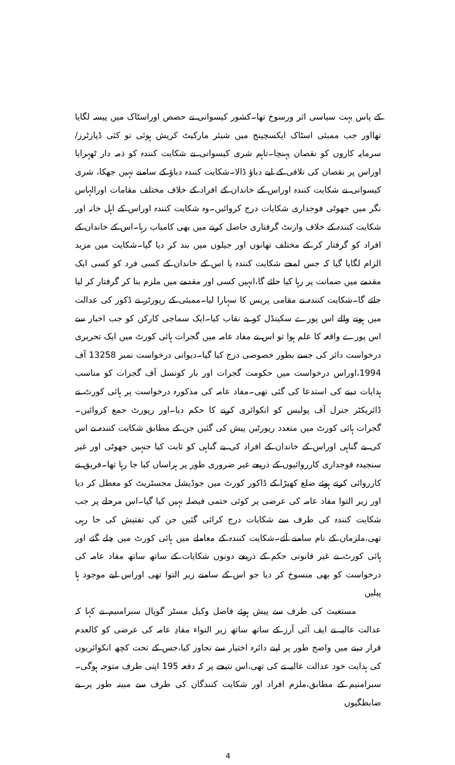کے پاس بہت سیاسی اثر ورسوخ تھا۔کشور کیسوانی نے حصص اوراسٹاک میں پیسہ لگایا تھااور جب ممبئی اسٹاک ایکسچینج میں شیئر مارکیٹ کریش ہوئی تو کئی ڈپازٹرز/سرمایہ کاروں کو نقصان پہنچا۔تاہم شری کیسوانی نے شکایت کنندہ کو ذمہ دار ٹھہرایا اوراس پر نقصان کی تلافی کے لیے دباؤ ڈالا۔شکایت کنندہ دباؤ کے سامنے نہیں جھکا، شری کیسوانی نے شکایت کنندہ اوراس کے خاندان کے افراد کے خلاف مختلف مقامات اورالہاس نگر میں جھوٹی فوجداری شکایات درج کروائیں۔وہ شکایت کنندہ اوراس کے اہل خانہ اور شکایت کنندہ کے خلاف وارنٹ گرفتاری حاصل کرنے میں بھی کامیاب رہا۔اس کے خاندان کے افراد کو گرفتار کر کے مختلف تھانوں اور جیلوں میں بند کر دیا گیا۔شکایت میں مزید الزام لگایا گیا کہ جس لمحے شکایت کنندہ یا اس کے خاندان کے کسی فرد کو کسی ایک مقدمے میں ضمانت پر رہا کیا جائے گا،انہیں کسی اور مقدمے میں ملزم بنا کر گرفتار کر لیا جائے گا۔شکایت کنندہ نے مقامی پریس کا سہارا لیا۔ممبئی کے رپورٹر نے ڈکور کی عدالت میں ہونے والے اس پورے سکینڈل کو بے نقاب کیا۔ایک سماجی کارکن کو جب اخبار سے اس پورے واقعہ کا علم ہوا تو اس نے مفاد عامہ میں گجرات ہائی کورٹ میں ایک تحریری درخواست دائر کی جسے بطور خصوصی درج کیا گیا۔دیوانی درخواست نمبر 13258 آف 1994،اوراس درخواست میں حکومت گجرات اور بار کونسل آف گجرات کو مناسب ہدایات دینے کی استدعا کی گئی تھی۔مفاد عامہ کی مذکورہ درخواست پر ہائی کورٹ نے ڈائریکٹر جنرل آف پولیس کو انکوائری کرنے کا حکم دیا۔اور رپورٹ جمع کروائیں۔گجرات ہائی کورٹ میں متعدد رپورٹیں پیش کی گئیں جن کے مطابق شکایت کنندہ نے اس کی بے گناہی اوراس کے خاندان کے افراد کی بے گناہی کو ثابت کیا جنہیں جھوٹی اور غیر سنجیدہ فوجداری کارروائیوں کے ذریعے غیر ضروری طور پر ہراساں کیا جا رہا تھا۔فریق نے کارروائی کرتے ہوئے ضلع کھیڑا کے ڈاکور کورٹ میں جوڈیشل مجسٹریٹ کو معطل کر دیا اور زیر التوا مفاد عامہ کی عرضی پر کوئی حتمی فیصلہ نہیں کیا گیا۔اس مرحلے پر جب شکایت کنندہ کی طرف سے شکایات درج کرائی گئیں جن کی تفتیش کی جا رہی تھی،ملزمان کے نام سامنے آئے۔شکایت کنندہ کے معاملے میں ہائی کورٹ میں چلے گئے اور ہائی کورٹ نے غیر قانونی حکم کے ذریعے دونوں شکایات کے ساتھ ساتھ مفاد عامہ کی درخواست کو بھی منسوخ کر دیا جو اس کے سامنے زیر التوا تھی اوراس لیے موجود ہا پیلیں
مستغیث کی طرف سے پیش ہوئے فاضل وکیل مسٹر گوپال سبرامنیم نے کہا کہ عدالت عالیہ نے ایف آئی آرز کے ساتھ ساتھ زیر التواء مفادِ عامہ کی عرضی کو کالعدم قرار دینے میں واضح طور پر اپنے دائرہ اختیار سے تجاوز کیا،جس کے تحت کچھ انکوائریوں کی ہدایت خود عدالت عالیہ نے کی تھی،اس نتیجے پر کہ دفعہ 195 اپنی طرف متوجہ ہوگی۔سبرامنیم کے مطابق،ملزم افراد اور شکایت کنندگان کی طرف سے مبینہ طور پر بے ضابطگیوں
4